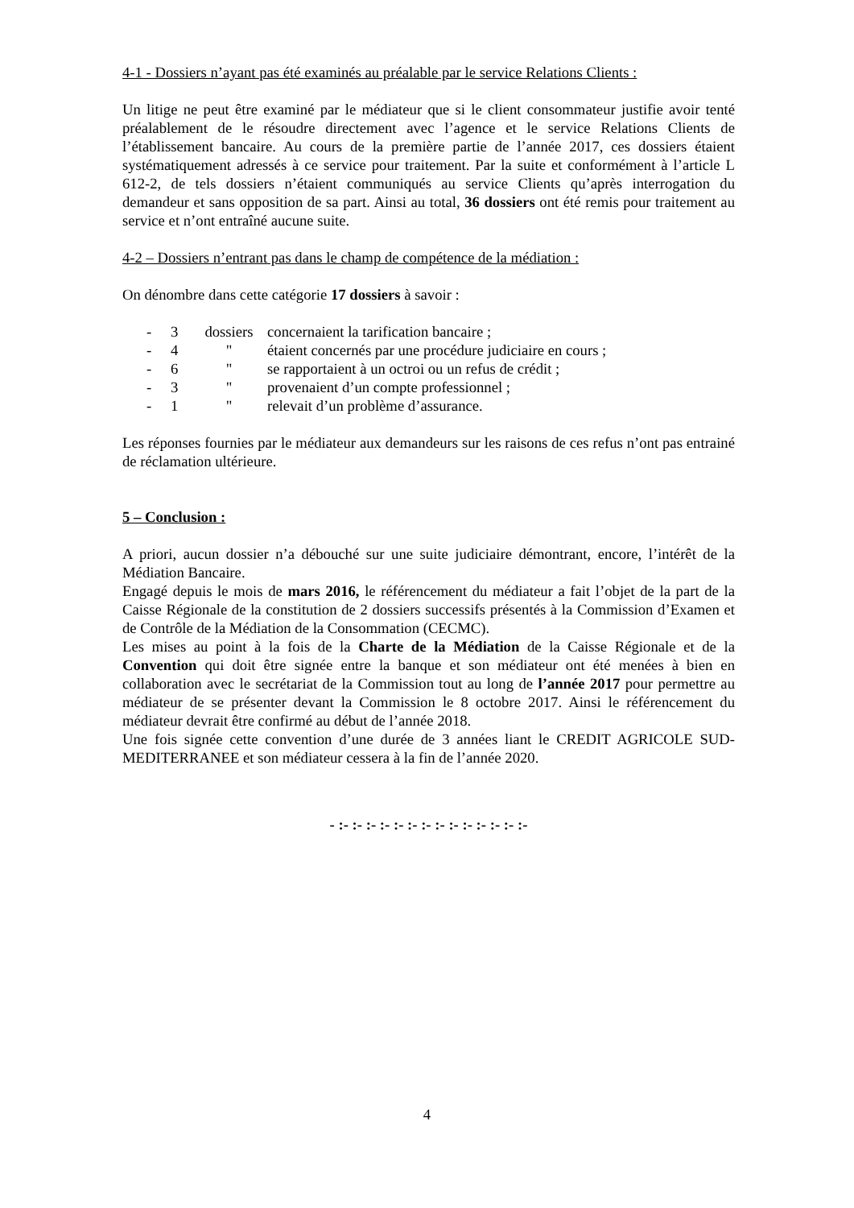4-1 - Dossiers n’ayant pas été examinés au préalable par le service Relations Clients :
Un litige ne peut être examiné par le médiateur que si le client consommateur justifie avoir tenté préalablement de le résoudre directement avec l’agence et le service Relations Clients de l’établissement bancaire. Au cours de la première partie de l’année 2017, ces dossiers étaient systématiquement adressés à ce service pour traitement. Par la suite et conformément à l’article L 612-2, de tels dossiers n’étaient communiqués au service Clients qu’après interrogation du demandeur et sans opposition de sa part. Ainsi au total, 36 dossiers ont été remis pour traitement au service et n’ont entraîné aucune suite.
4-2 – Dossiers n’entrant pas dans le champ de compétence de la médiation :
On dénombre dans cette catégorie 17 dossiers à savoir :
- 3 dossiers concernaient la tarification bancaire ;
- 4 " étaient concernés par une procédure judiciaire en cours ;
- 6 " se rapportaient à un octroi ou un refus de crédit ;
- 3 " provenaient d’un compte professionnel ;
- 1 " relevait d’un problème d’assurance.
Les réponses fournies par le médiateur aux demandeurs sur les raisons de ces refus n’ont pas entrainé de réclamation ultérieure.
5 – Conclusion :
A priori, aucun dossier n’a débouché sur une suite judiciaire démontrant, encore, l’intérêt de la Médiation Bancaire.
Engagé depuis le mois de mars 2016, le référencement du médiateur a fait l’objet de la part de la Caisse Régionale de la constitution de 2 dossiers successifs présentés à la Commission d’Examen et de Contrôle de la Médiation de la Consommation (CECMC).
Les mises au point à la fois de la Charte de la Médiation de la Caisse Régionale et de la Convention qui doit être signée entre la banque et son médiateur ont été menées à bien en collaboration avec le secrétariat de la Commission tout au long de l’année 2017 pour permettre au médiateur de se présenter devant la Commission le 8 octobre 2017. Ainsi le référencement du médiateur devrait être confirmé au début de l’année 2018.
Une fois signée cette convention d’une durée de 3 années liant le CREDIT AGRICOLE SUD-MEDITERRANEE et son médiateur cessera à la fin de l’année 2020.
- :- :- :- :- :- :- :- :- :- :- :- :- :- :-
4